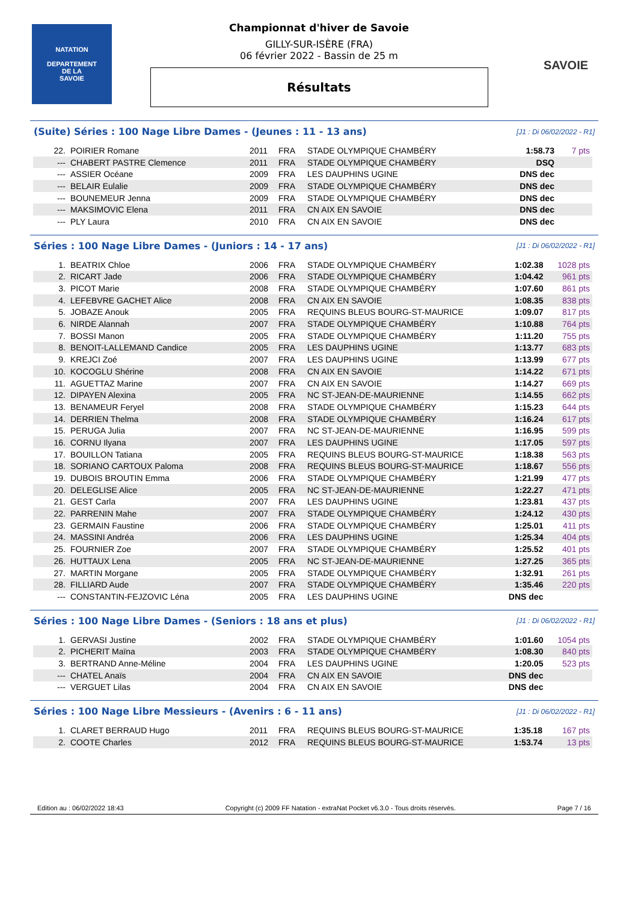NATATION
DEPARTEMENT
DE LA
SAVOIE
SAVOIE
Championnat d'hiver de Savoie
GILLY-SUR-ISÈRE (FRA)
06 février 2022 - Bassin de 25 m
Résultats
(Suite) Séries : 100 Nage Libre Dames - (Jeunes : 11 - 13 ans) [J1 : Di 06/02/2022 - R1]
| 22. | POIRIER Romane | 2011 | FRA | STADE OLYMPIQUE CHAMBÉRY | 1:58.73 | 7 pts |
| --- | CHABERT PASTRE Clemence | 2011 | FRA | STADE OLYMPIQUE CHAMBÉRY | DSQ | |
| --- | ASSIER Océane | 2009 | FRA | LES DAUPHINS UGINE | DNS dec | |
| --- | BELAIR Eulalie | 2009 | FRA | STADE OLYMPIQUE CHAMBÉRY | DNS dec | |
| --- | BOUNEMEUR Jenna | 2009 | FRA | STADE OLYMPIQUE CHAMBÉRY | DNS dec | |
| --- | MAKSIMOVIC Elena | 2011 | FRA | CN AIX EN SAVOIE | DNS dec | |
| --- | PLY Laura | 2010 | FRA | CN AIX EN SAVOIE | DNS dec | |
Séries : 100 Nage Libre Dames - (Juniors : 14 - 17 ans) [J1 : Di 06/02/2022 - R1]
| 1. | BEATRIX Chloe | 2006 | FRA | STADE OLYMPIQUE CHAMBÉRY | 1:02.38 | 1028 pts |
| 2. | RICART Jade | 2006 | FRA | STADE OLYMPIQUE CHAMBÉRY | 1:04.42 | 961 pts |
| 3. | PICOT Marie | 2008 | FRA | STADE OLYMPIQUE CHAMBÉRY | 1:07.60 | 861 pts |
| 4. | LEFEBVRE GACHET Alice | 2008 | FRA | CN AIX EN SAVOIE | 1:08.35 | 838 pts |
| 5. | JOBAZE Anouk | 2005 | FRA | REQUINS BLEUS BOURG-ST-MAURICE | 1:09.07 | 817 pts |
| 6. | NIRDE Alannah | 2007 | FRA | STADE OLYMPIQUE CHAMBÉRY | 1:10.88 | 764 pts |
| 7. | BOSSI Manon | 2005 | FRA | STADE OLYMPIQUE CHAMBÉRY | 1:11.20 | 755 pts |
| 8. | BENOIT-LALLEMAND Candice | 2005 | FRA | LES DAUPHINS UGINE | 1:13.77 | 683 pts |
| 9. | KREJCI Zoé | 2007 | FRA | LES DAUPHINS UGINE | 1:13.99 | 677 pts |
| 10. | KOCOGLU Shérine | 2008 | FRA | CN AIX EN SAVOIE | 1:14.22 | 671 pts |
| 11. | AGUETTAZ Marine | 2007 | FRA | CN AIX EN SAVOIE | 1:14.27 | 669 pts |
| 12. | DIPAYEN Alexina | 2005 | FRA | NC ST-JEAN-DE-MAURIENNE | 1:14.55 | 662 pts |
| 13. | BENAMEUR Feryel | 2008 | FRA | STADE OLYMPIQUE CHAMBÉRY | 1:15.23 | 644 pts |
| 14. | DERRIEN Thelma | 2008 | FRA | STADE OLYMPIQUE CHAMBÉRY | 1:16.24 | 617 pts |
| 15. | PERUGA Julia | 2007 | FRA | NC ST-JEAN-DE-MAURIENNE | 1:16.95 | 599 pts |
| 16. | CORNU Ilyana | 2007 | FRA | LES DAUPHINS UGINE | 1:17.05 | 597 pts |
| 17. | BOUILLON Tatiana | 2005 | FRA | REQUINS BLEUS BOURG-ST-MAURICE | 1:18.38 | 563 pts |
| 18. | SORIANO CARTOUX Paloma | 2008 | FRA | REQUINS BLEUS BOURG-ST-MAURICE | 1:18.67 | 556 pts |
| 19. | DUBOIS BROUTIN Emma | 2006 | FRA | STADE OLYMPIQUE CHAMBÉRY | 1:21.99 | 477 pts |
| 20. | DELEGLISE Alice | 2005 | FRA | NC ST-JEAN-DE-MAURIENNE | 1:22.27 | 471 pts |
| 21. | GEST Carla | 2007 | FRA | LES DAUPHINS UGINE | 1:23.81 | 437 pts |
| 22. | PARRENIN Mahe | 2007 | FRA | STADE OLYMPIQUE CHAMBÉRY | 1:24.12 | 430 pts |
| 23. | GERMAIN Faustine | 2006 | FRA | STADE OLYMPIQUE CHAMBÉRY | 1:25.01 | 411 pts |
| 24. | MASSINI Andréa | 2006 | FRA | LES DAUPHINS UGINE | 1:25.34 | 404 pts |
| 25. | FOURNIER Zoe | 2007 | FRA | STADE OLYMPIQUE CHAMBÉRY | 1:25.52 | 401 pts |
| 26. | HUTTAUX Lena | 2005 | FRA | NC ST-JEAN-DE-MAURIENNE | 1:27.25 | 365 pts |
| 27. | MARTIN Morgane | 2005 | FRA | STADE OLYMPIQUE CHAMBÉRY | 1:32.91 | 261 pts |
| 28. | FILLIARD Aude | 2007 | FRA | STADE OLYMPIQUE CHAMBÉRY | 1:35.46 | 220 pts |
| --- | CONSTANTIN-FEJZOVIC Léna | 2005 | FRA | LES DAUPHINS UGINE | DNS dec | |
Séries : 100 Nage Libre Dames - (Seniors : 18 ans et plus) [J1 : Di 06/02/2022 - R1]
| 1. | GERVASI Justine | 2002 | FRA | STADE OLYMPIQUE CHAMBÉRY | 1:01.60 | 1054 pts |
| 2. | PICHERIT Maïna | 2003 | FRA | STADE OLYMPIQUE CHAMBÉRY | 1:08.30 | 840 pts |
| 3. | BERTRAND Anne-Méline | 2004 | FRA | LES DAUPHINS UGINE | 1:20.05 | 523 pts |
| --- | CHATEL Anaïs | 2004 | FRA | CN AIX EN SAVOIE | DNS dec | |
| --- | VERGUET Lilas | 2004 | FRA | CN AIX EN SAVOIE | DNS dec | |
Séries : 100 Nage Libre Messieurs - (Avenirs : 6 - 11 ans) [J1 : Di 06/02/2022 - R1]
| 1. | CLARET BERRAUD Hugo | 2011 | FRA | REQUINS BLEUS BOURG-ST-MAURICE | 1:35.18 | 167 pts |
| 2. | COOTE Charles | 2012 | FRA | REQUINS BLEUS BOURG-ST-MAURICE | 1:53.74 | 13 pts |
Edition au : 06/02/2022 18:43 Copyright (c) 2009 FF Natation - extraNat Pocket v6.3.0 - Tous droits réservés. Page 7 / 16